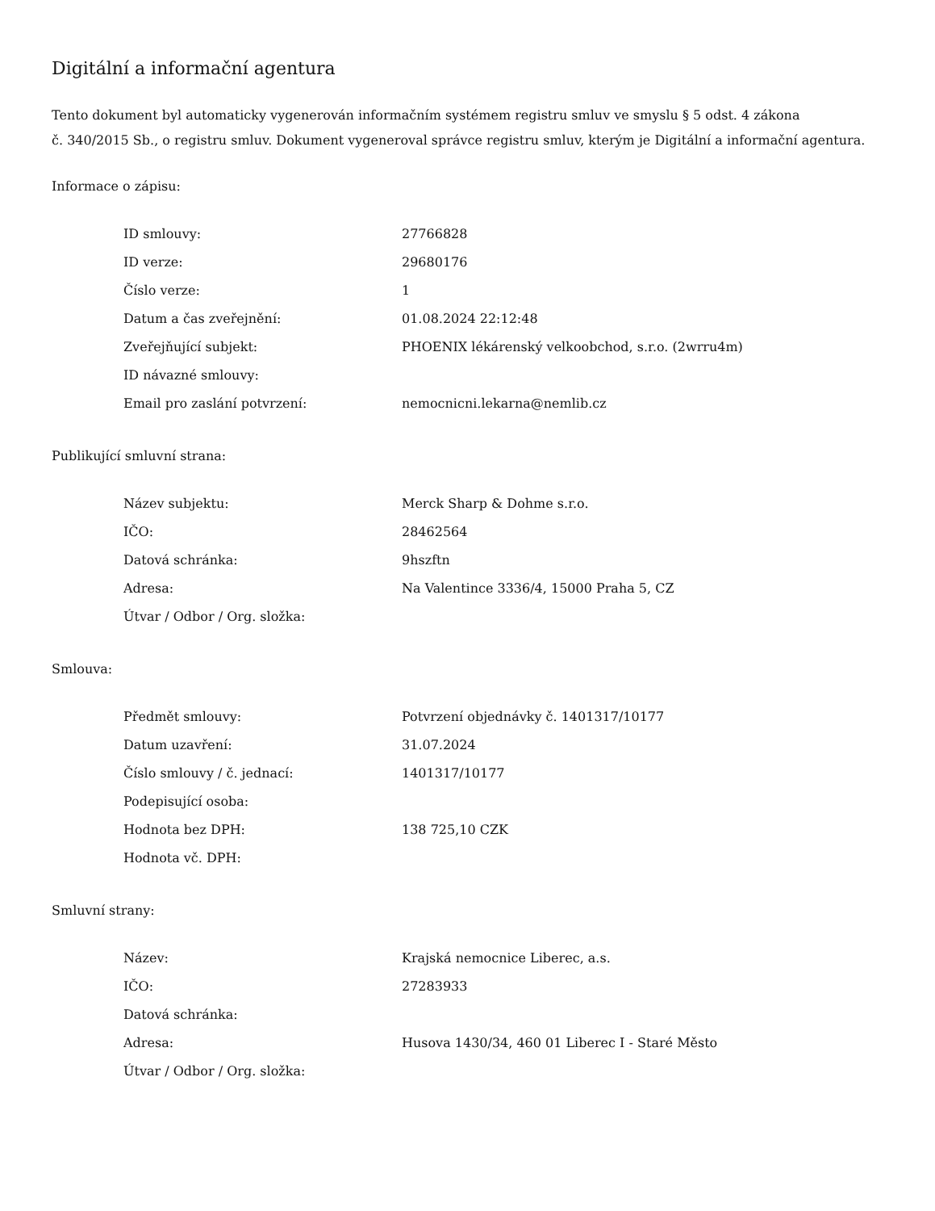Digitální a informační agentura
Tento dokument byl automaticky vygenerován informačním systémem registru smluv ve smyslu § 5 odst. 4 zákona
č. 340/2015 Sb., o registru smluv. Dokument vygeneroval správce registru smluv, kterým je Digitální a informační agentura.
Informace o zápisu:
| ID smlouvy: | 27766828 |
| ID verze: | 29680176 |
| Číslo verze: | 1 |
| Datum a čas zveřejnění: | 01.08.2024 22:12:48 |
| Zveřejňující subjekt: | PHOENIX lékárenský velkoobchod, s.r.o. (2wrru4m) |
| ID návazné smlouvy: | |
| Email pro zaslání potvrzení: | nemocnicni.lekarna@nemlib.cz |
Publikující smluvní strana:
| Název subjektu: | Merck Sharp & Dohme s.r.o. |
| IČO: | 28462564 |
| Datová schránka: | 9hszftn |
| Adresa: | Na Valentince 3336/4, 15000 Praha 5, CZ |
| Útvar / Odbor / Org. složka: | |
Smlouva:
| Předmět smlouvy: | Potvrzení objednávky č. 1401317/10177 |
| Datum uzavření: | 31.07.2024 |
| Číslo smlouvy / č. jednací: | 1401317/10177 |
| Podepisující osoba: | |
| Hodnota bez DPH: | 138 725,10 CZK |
| Hodnota vč. DPH: | |
Smluvní strany:
| Název: | Krajská nemocnice Liberec, a.s. |
| IČO: | 27283933 |
| Datová schránka: | |
| Adresa: | Husova 1430/34, 460 01 Liberec I - Staré Město |
| Útvar / Odbor / Org. složka: | |